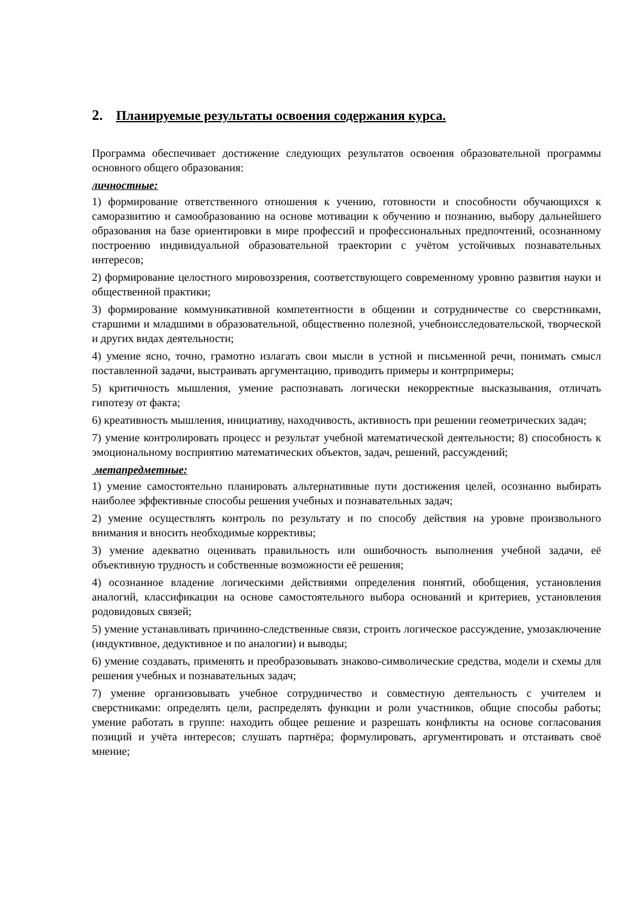2. Планируемые результаты освоения содержания курса.
Программа обеспечивает достижение следующих результатов освоения образовательной программы основного общего образования:
личностные:
1) формирование ответственного отношения к учению, готовности и способности обучающихся к саморазвитию и самообразованию на основе мотивации к обучению и познанию, выбору дальнейшего образования на базе ориентировки в мире профессий и профессиональных предпочтений, осознанному построению индивидуальной образовательной траектории с учётом устойчивых познавательных интересов;
2) формирование целостного мировоззрения, соответствующего современному уровню развития науки и общественной практики;
3) формирование коммуникативной компетентности в общении и сотрудничестве со сверстниками, старшими и младшими в образовательной, общественно полезной, учебноисследовательской, творческой и других видах деятельности;
4) умение ясно, точно, грамотно излагать свои мысли в устной и письменной речи, понимать смысл поставленной задачи, выстраивать аргументацию, приводить примеры и контрпримеры;
5) критичность мышления, умение распознавать логически некорректные высказывания, отличать гипотезу от факта;
6) креативность мышления, инициативу, находчивость, активность при решении геометрических задач;
7) умение контролировать процесс и результат учебной математической деятельности; 8) способность к эмоциональному восприятию математических объектов, задач, решений, рассуждений;
метапредметные:
1) умение самостоятельно планировать альтернативные пути достижения целей, осознанно выбирать наиболее эффективные способы решения учебных и познавательных задач;
2) умение осуществлять контроль по результату и по способу действия на уровне произвольного внимания и вносить необходимые коррективы;
3) умение адекватно оценивать правильность или ошибочность выполнения учебной задачи, её объективную трудность и собственные возможности её решения;
4) осознанное владение логическими действиями определения понятий, обобщения, установления аналогий, классификации на основе самостоятельного выбора оснований и критериев, установления родовидовых связей;
5) умение устанавливать причинно-следственные связи, строить логическое рассуждение, умозаключение (индуктивное, дедуктивное и по аналогии) и выводы;
6) умение создавать, применять и преобразовывать знаково-символические средства, модели и схемы для решения учебных и познавательных задач;
7) умение организовывать учебное сотрудничество и совместную деятельность с учителем и сверстниками: определять цели, распределять функции и роли участников, общие способы работы; умение работать в группе: находить общее решение и разрешать конфликты на основе согласования позиций и учёта интересов; слушать партнёра; формулировать, аргументировать и отстаивать своё мнение;